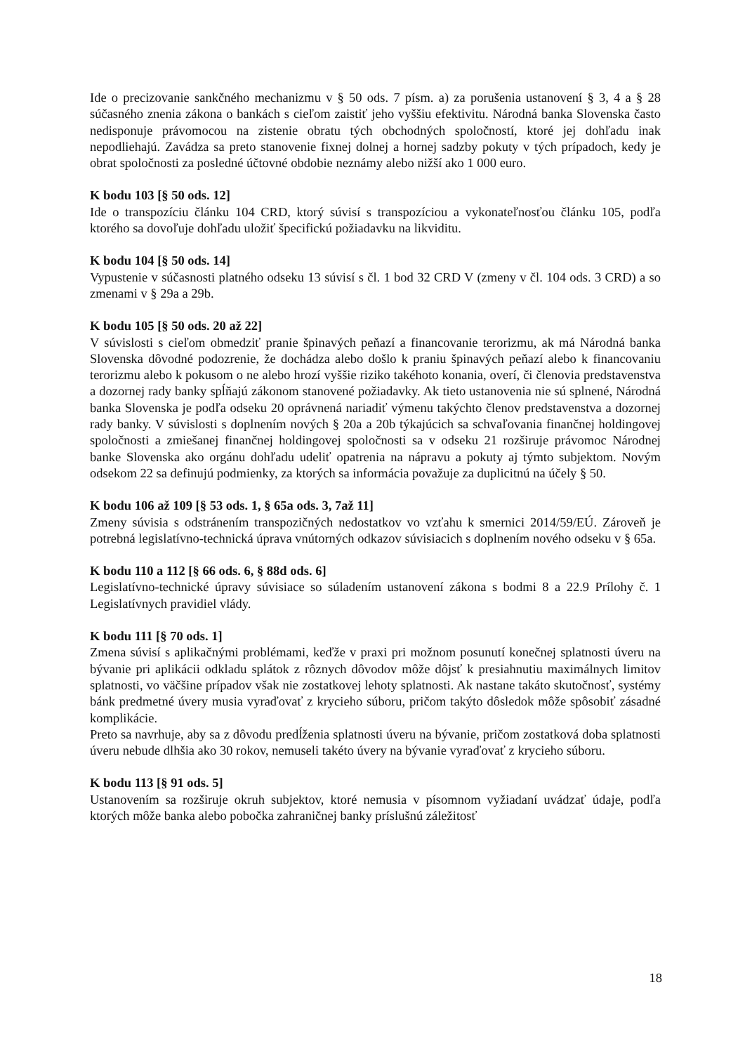Ide o precizovanie sankčného mechanizmu v § 50 ods. 7 písm. a) za porušenia ustanovení § 3, 4 a § 28 súčasného znenia zákona o bankách s cieľom zaistiť jeho vyššiu efektivitu. Národná banka Slovenska často nedisponuje právomocou na zistenie obratu tých obchodných spoločností, ktoré jej dohľadu inak nepodliehajú. Zavádza sa preto stanovenie fixnej dolnej a hornej sadzby pokuty v tých prípadoch, kedy je obrat spoločnosti za posledné účtovné obdobie neznámy alebo nižší ako 1 000 euro.
K bodu 103 [§ 50 ods. 12]
Ide o transpozíciu článku 104 CRD, ktorý súvisí s transpozíciou a vykonateľnosťou článku 105, podľa ktorého sa dovoľuje dohľadu uložiť špecifickú požiadavku na likviditu.
K bodu 104 [§ 50 ods. 14]
Vypustenie v súčasnosti platného odseku 13 súvisí s čl. 1 bod 32 CRD V (zmeny v čl. 104 ods. 3 CRD) a so zmenami v § 29a a 29b.
K bodu 105 [§ 50 ods. 20 až 22]
V súvislosti s cieľom obmedziť pranie špinavých peňazí a financovanie terorizmu, ak má Národná banka Slovenska dôvodné podozrenie, že dochádza alebo došlo k praniu špinavých peňazí alebo k financovaniu terorizmu alebo k pokusom o ne alebo hrozí vyššie riziko takéhoto konania, overí, či členovia predstavenstva a dozornej rady banky spĺňajú zákonom stanovené požiadavky. Ak tieto ustanovenia nie sú splnené, Národná banka Slovenska je podľa odseku 20 oprávnená nariadiť výmenu takýchto členov predstavenstva a dozornej rady banky. V súvislosti s doplnením nových § 20a a 20b týkajúcich sa schvaľovania finančnej holdingovej spoločnosti a zmiešanej finančnej holdingovej spoločnosti sa v odseku 21 rozširuje právomoc Národnej banke Slovenska ako orgánu dohľadu udeliť opatrenia na nápravu a pokuty aj týmto subjektom. Novým odsekom 22 sa definujú podmienky, za ktorých sa informácia považuje za duplicitnú na účely § 50.
K bodu 106 až 109 [§ 53 ods. 1, § 65a ods. 3, 7až 11]
Zmeny súvisia s odstránením transpozičných nedostatkov vo vzťahu k smernici 2014/59/EÚ. Zároveň je potrebná legislatívno-technická úprava vnútorných odkazov súvisiacich s doplnením nového odseku v § 65a.
K bodu 110 a 112 [§ 66 ods. 6, § 88d ods. 6]
Legislatívno-technické úpravy súvisiace so súladením ustanovení zákona s bodmi 8 a 22.9 Prílohy č. 1 Legislatívnych pravidiel vlády.
K bodu 111 [§ 70 ods. 1]
Zmena súvisí s aplikačnými problémami, keďže v praxi pri možnom posunutí konečnej splatnosti úveru na bývanie pri aplikácii odkladu splátok z rôznych dôvodov môže dôjsť k presiahnutiu maximálnych limitov splatnosti, vo väčšine prípadov však nie zostatkovej lehoty splatnosti. Ak nastane takáto skutočnosť, systémy bánk predmetné úvery musia vyraďovať z krycieho súboru, pričom takýto dôsledok môže spôsobiť zásadné komplikácie.
Preto sa navrhuje, aby sa z dôvodu predĺženia splatnosti úveru na bývanie, pričom zostatková doba splatnosti úveru nebude dlhšia ako 30 rokov, nemuseli takéto úvery na bývanie vyraďovať z krycieho súboru.
K bodu 113 [§ 91 ods. 5]
Ustanovením sa rozširuje okruh subjektov, ktoré nemusia v písomnom vyžiadaní uvádzať údaje, podľa ktorých môže banka alebo pobočka zahraničnej banky príslušnú záležitosť
18